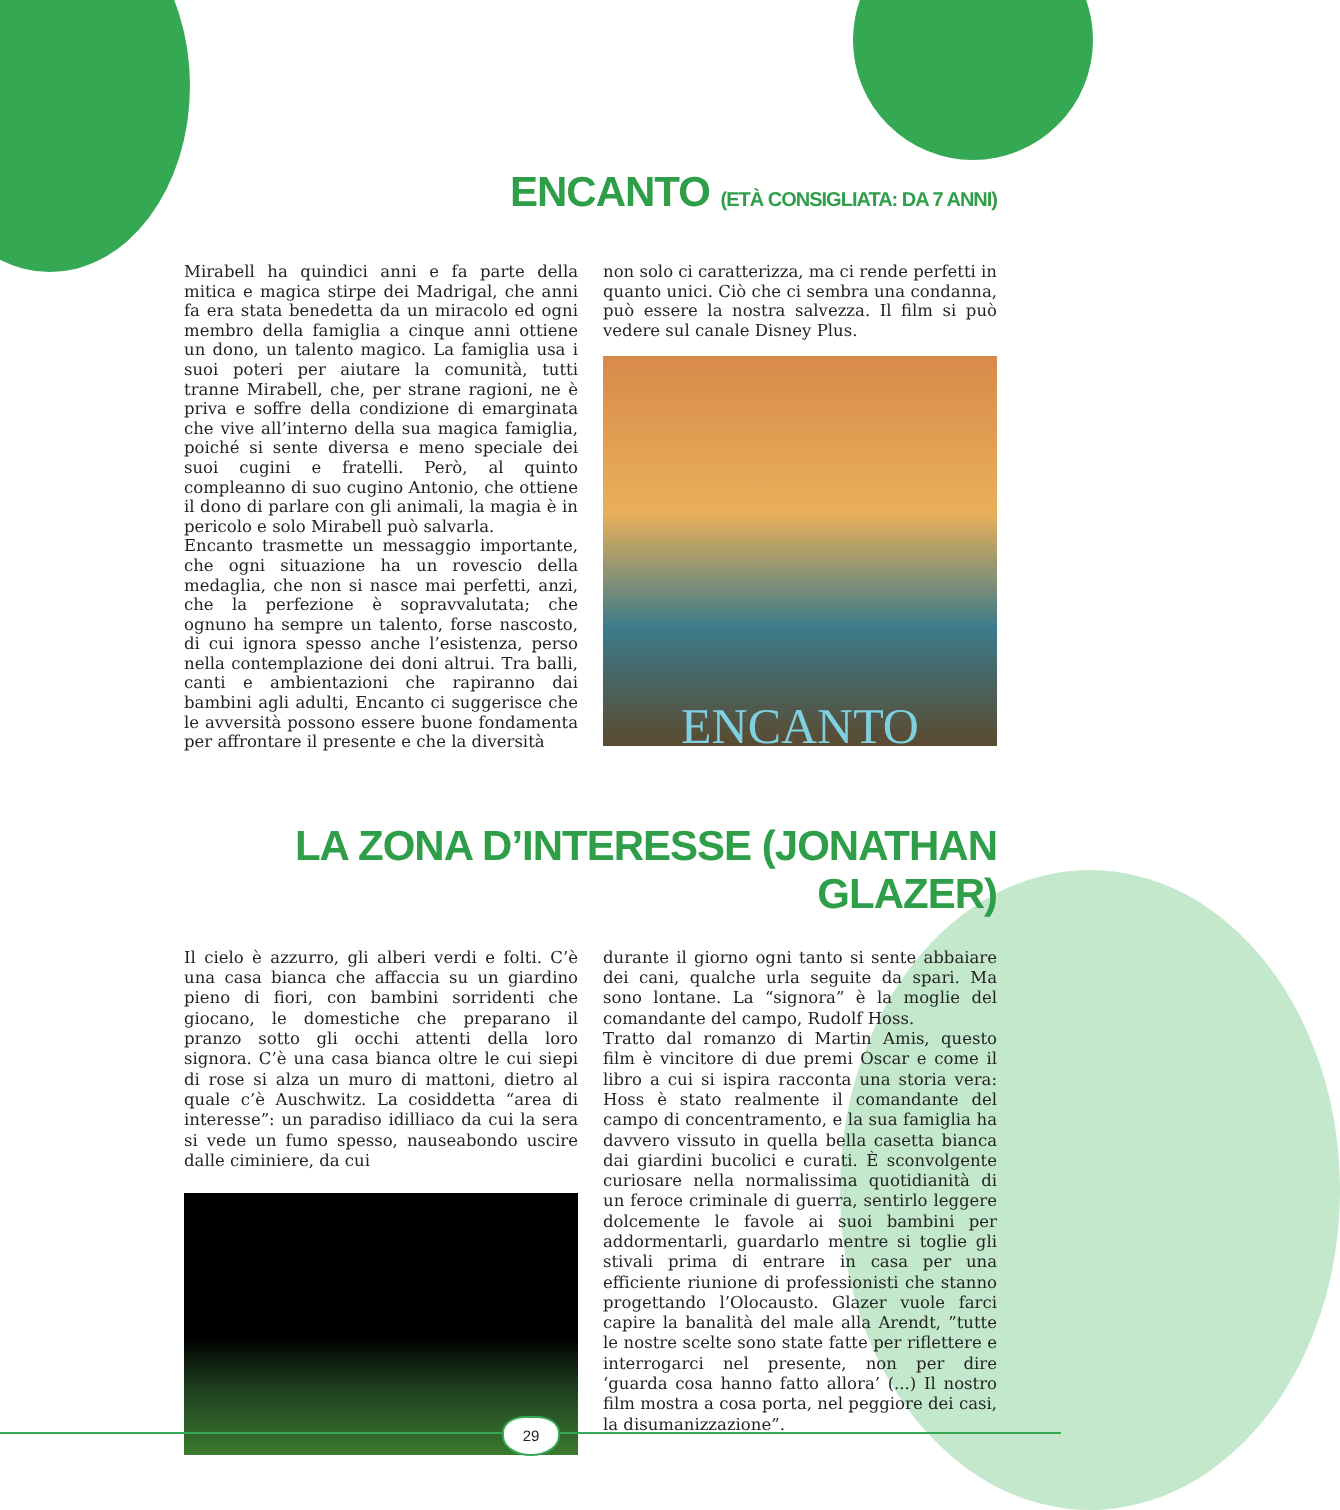ENCANTO (ETÀ CONSIGLIATA: DA 7 ANNI)
Mirabell ha quindici anni e fa parte della mitica e magica stirpe dei Madrigal, che anni fa era stata benedetta da un miracolo ed ogni membro della famiglia a cinque anni ottiene un dono, un talento magico. La famiglia usa i suoi poteri per aiutare la comunità, tutti tranne Mirabell, che, per strane ragioni, ne è priva e soffre della condizione di emarginata che vive all’interno della sua magica famiglia, poiché si sente diversa e meno speciale dei suoi cugini e fratelli. Però, al quinto compleanno di suo cugino Antonio, che ottiene il dono di parlare con gli animali, la magia è in pericolo e solo Mirabell può salvarla.
Encanto trasmette un messaggio importante, che ogni situazione ha un rovescio della medaglia, che non si nasce mai perfetti, anzi, che la perfezione è sopravvalutata; che ognuno ha sempre un talento, forse nascosto, di cui ignora spesso anche l’esistenza, perso nella contemplazione dei doni altrui. Tra balli, canti e ambientazioni che rapiranno dai bambini agli adulti, Encanto ci suggerisce che le avversità possono essere buone fondamenta per affrontare il presente e che la diversità
non solo ci caratterizza, ma ci rende perfetti in quanto unici. Ciò che ci sembra una condanna, può essere la nostra salvezza. Il film si può vedere sul canale Disney Plus.
ENCANTO
LA ZONA D’INTERESSE (JONATHAN GLAZER)
Il cielo è azzurro, gli alberi verdi e folti. C’è una casa bianca che affaccia su un giardino pieno di fiori, con bambini sorridenti che giocano, le domestiche che preparano il pranzo sotto gli occhi attenti della loro signora. C’è una casa bianca oltre le cui siepi di rose si alza un muro di mattoni, dietro al quale c’è Auschwitz. La cosiddetta “area di interesse”: un paradiso idilliaco da cui la sera si vede un fumo spesso, nauseabondo uscire dalle ciminiere, da cui
durante il giorno ogni tanto si sente abbaiare dei cani, qualche urla seguite da spari. Ma sono lontane. La “signora” è la moglie del comandante del campo, Rudolf Hoss.
Tratto dal romanzo di Martin Amis, questo film è vincitore di due premi Oscar e come il libro a cui si ispira racconta una storia vera: Hoss è stato realmente il comandante del campo di concentramento, e la sua famiglia ha davvero vissuto in quella bella casetta bianca dai giardini bucolici e curati. È sconvolgente curiosare nella normalissima quotidianità di un feroce criminale di guerra, sentirlo leggere dolcemente le favole ai suoi bambini per addormentarli, guardarlo mentre si toglie gli stivali prima di entrare in casa per una efficiente riunione di professionisti che stanno progettando l’Olocausto. Glazer vuole farci capire la banalità del male alla Arendt, ”tutte le nostre scelte sono state fatte per riflettere e interrogarci nel presente, non per dire ‘guarda cosa hanno fatto allora’ (...) Il nostro film mostra a cosa porta, nel peggiore dei casi, la disumanizzazione”.
29